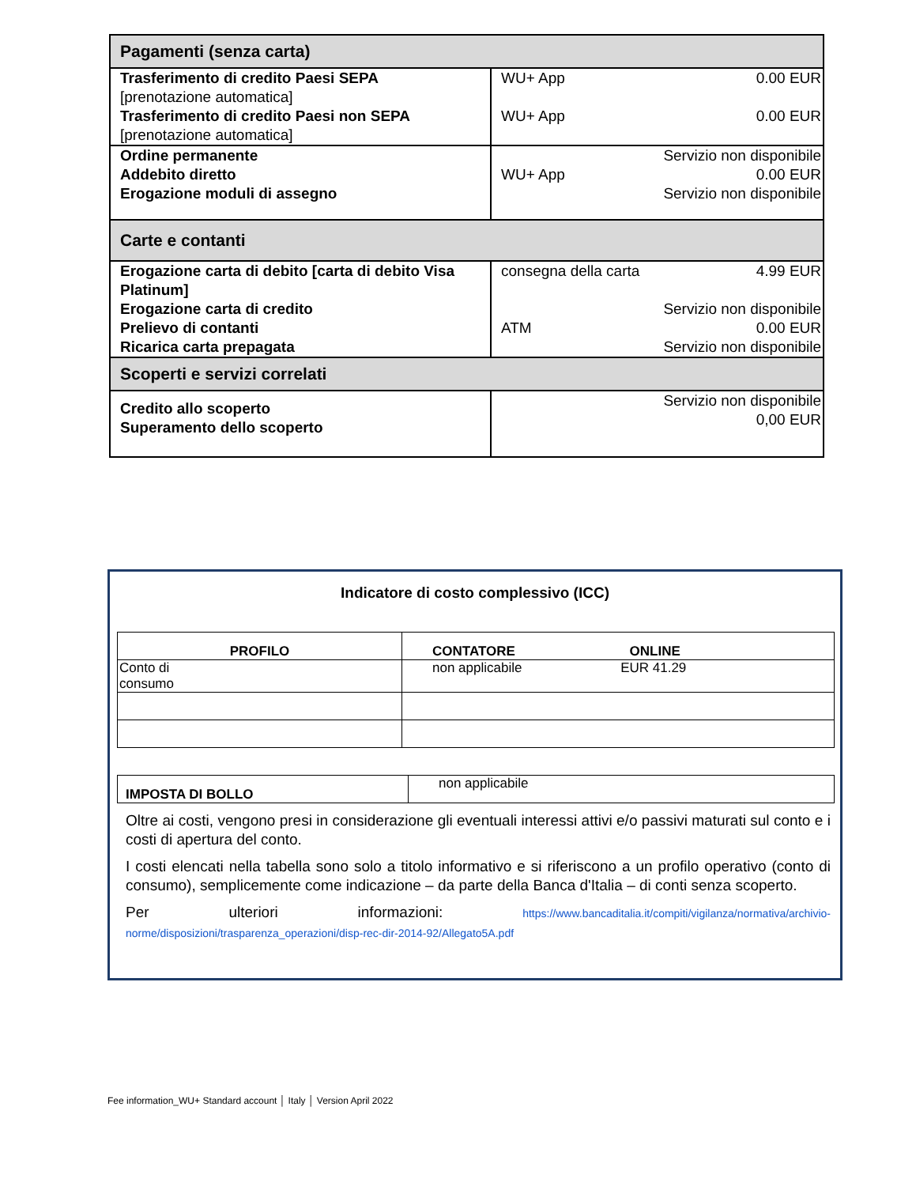| Pagamenti (senza carta) | |
| Trasferimento di credito Paesi SEPA [prenotazione automatica] Trasferimento di credito Paesi non SEPA [prenotazione automatica] | WU+ App 0.00 EUR WU+ App 0.00 EUR |
| Ordine permanente Addebito diretto Erogazione moduli di assegno | Servizio non disponibile WU+ App 0.00 EUR Servizio non disponibile |
| Carte e contanti | |
| Erogazione carta di debito [carta di debito Visa Platinum] Erogazione carta di credito Prelievo di contanti Ricarica carta prepagata | consegna della carta 4.99 EUR Servizio non disponibile ATM 0.00 EUR Servizio non disponibile |
| Scoperti e servizi correlati | |
| Credito allo scoperto Superamento dello scoperto | Servizio non disponibile 0,00 EUR |
Indicatore di costo complessivo (ICC)
| PROFILO | CONTATORE ONLINE |
| --- | --- |
| Conto di consumo | non applicabile EUR 41.29 |
| IMPOSTA DI BOLLO | non applicabile |
Oltre ai costi, vengono presi in considerazione gli eventuali interessi attivi e/o passivi maturati sul conto e i costi di apertura del conto.
I costi elencati nella tabella sono solo a titolo informativo e si riferiscono a un profilo operativo (conto di consumo), semplicemente come indicazione – da parte della Banca d'Italia – di conti senza scoperto.
Per ulteriori informazioni: https://www.bancaditalia.it/compiti/vigilanza/normativa/archivio-norme/disposizioni/trasparenza_operazioni/disp-rec-dir-2014-92/Allegato5A.pdf
Fee information_WU+ Standard account │ Italy │ Version April 2022